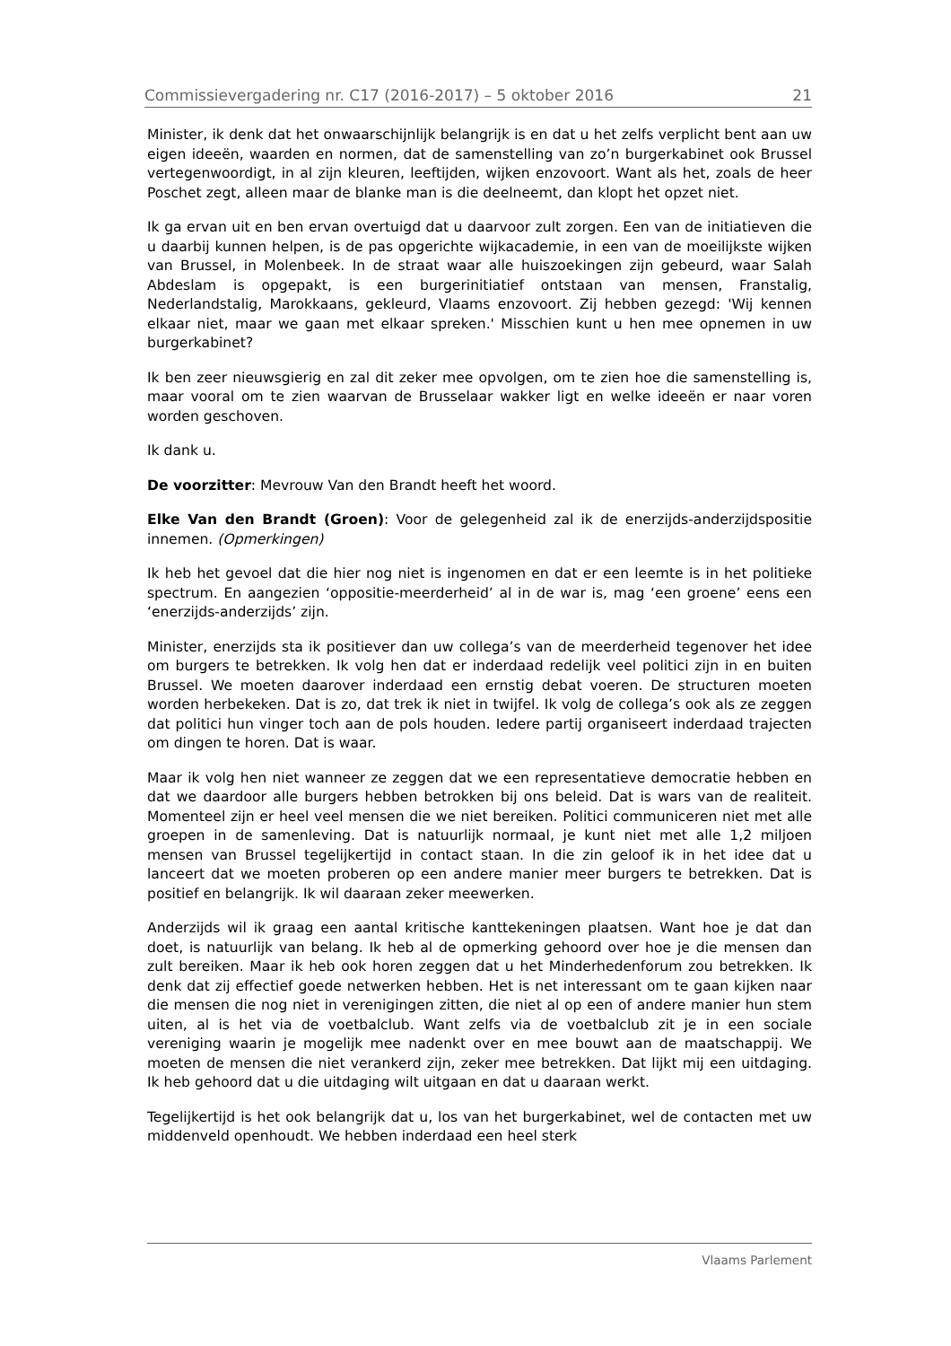Commissievergadering nr. C17 (2016-2017) – 5 oktober 2016 21
Minister, ik denk dat het onwaarschijnlijk belangrijk is en dat u het zelfs verplicht bent aan uw eigen ideeën, waarden en normen, dat de samenstelling van zo’n burgerkabinet ook Brussel vertegenwoordigt, in al zijn kleuren, leeftijden, wijken enzovoort. Want als het, zoals de heer Poschet zegt, alleen maar de blanke man is die deelneemt, dan klopt het opzet niet.
Ik ga ervan uit en ben ervan overtuigd dat u daarvoor zult zorgen. Een van de initiatieven die u daarbij kunnen helpen, is de pas opgerichte wijkacademie, in een van de moeilijkste wijken van Brussel, in Molenbeek. In de straat waar alle huiszoekingen zijn gebeurd, waar Salah Abdeslam is opgepakt, is een burgerinitiatief ontstaan van mensen, Franstalig, Nederlandstalig, Marokkaans, gekleurd, Vlaams enzovoort. Zij hebben gezegd: 'Wij kennen elkaar niet, maar we gaan met elkaar spreken.' Misschien kunt u hen mee opnemen in uw burgerkabinet?
Ik ben zeer nieuwsgierig en zal dit zeker mee opvolgen, om te zien hoe die samenstelling is, maar vooral om te zien waarvan de Brusselaar wakker ligt en welke ideeën er naar voren worden geschoven.
Ik dank u.
De voorzitter: Mevrouw Van den Brandt heeft het woord.
Elke Van den Brandt (Groen): Voor de gelegenheid zal ik de enerzijds-anderzijdspositie innemen. (Opmerkingen)
Ik heb het gevoel dat die hier nog niet is ingenomen en dat er een leemte is in het politieke spectrum. En aangezien ‘oppositie-meerderheid’ al in de war is, mag ‘een groene’ eens een ‘enerzijds-anderzijds’ zijn.
Minister, enerzijds sta ik positiever dan uw collega’s van de meerderheid tegenover het idee om burgers te betrekken. Ik volg hen dat er inderdaad redelijk veel politici zijn in en buiten Brussel. We moeten daarover inderdaad een ernstig debat voeren. De structuren moeten worden herbekeken. Dat is zo, dat trek ik niet in twijfel. Ik volg de collega’s ook als ze zeggen dat politici hun vinger toch aan de pols houden. Iedere partij organiseert inderdaad trajecten om dingen te horen. Dat is waar.
Maar ik volg hen niet wanneer ze zeggen dat we een representatieve democratie hebben en dat we daardoor alle burgers hebben betrokken bij ons beleid. Dat is wars van de realiteit. Momenteel zijn er heel veel mensen die we niet bereiken. Politici communiceren niet met alle groepen in de samenleving. Dat is natuurlijk normaal, je kunt niet met alle 1,2 miljoen mensen van Brussel tegelijkertijd in contact staan. In die zin geloof ik in het idee dat u lanceert dat we moeten proberen op een andere manier meer burgers te betrekken. Dat is positief en belangrijk. Ik wil daaraan zeker meewerken.
Anderzijds wil ik graag een aantal kritische kanttekeningen plaatsen. Want hoe je dat dan doet, is natuurlijk van belang. Ik heb al de opmerking gehoord over hoe je die mensen dan zult bereiken. Maar ik heb ook horen zeggen dat u het Minderhedenforum zou betrekken. Ik denk dat zij effectief goede netwerken hebben. Het is net interessant om te gaan kijken naar die mensen die nog niet in verenigingen zitten, die niet al op een of andere manier hun stem uiten, al is het via de voetbalclub. Want zelfs via de voetbalclub zit je in een sociale vereniging waarin je mogelijk mee nadenkt over en mee bouwt aan de maatschappij. We moeten de mensen die niet verankerd zijn, zeker mee betrekken. Dat lijkt mij een uitdaging. Ik heb gehoord dat u die uitdaging wilt uitgaan en dat u daaraan werkt.
Tegelijkertijd is het ook belangrijk dat u, los van het burgerkabinet, wel de contacten met uw middenveld openhoudt. We hebben inderdaad een heel sterk
Vlaams Parlement